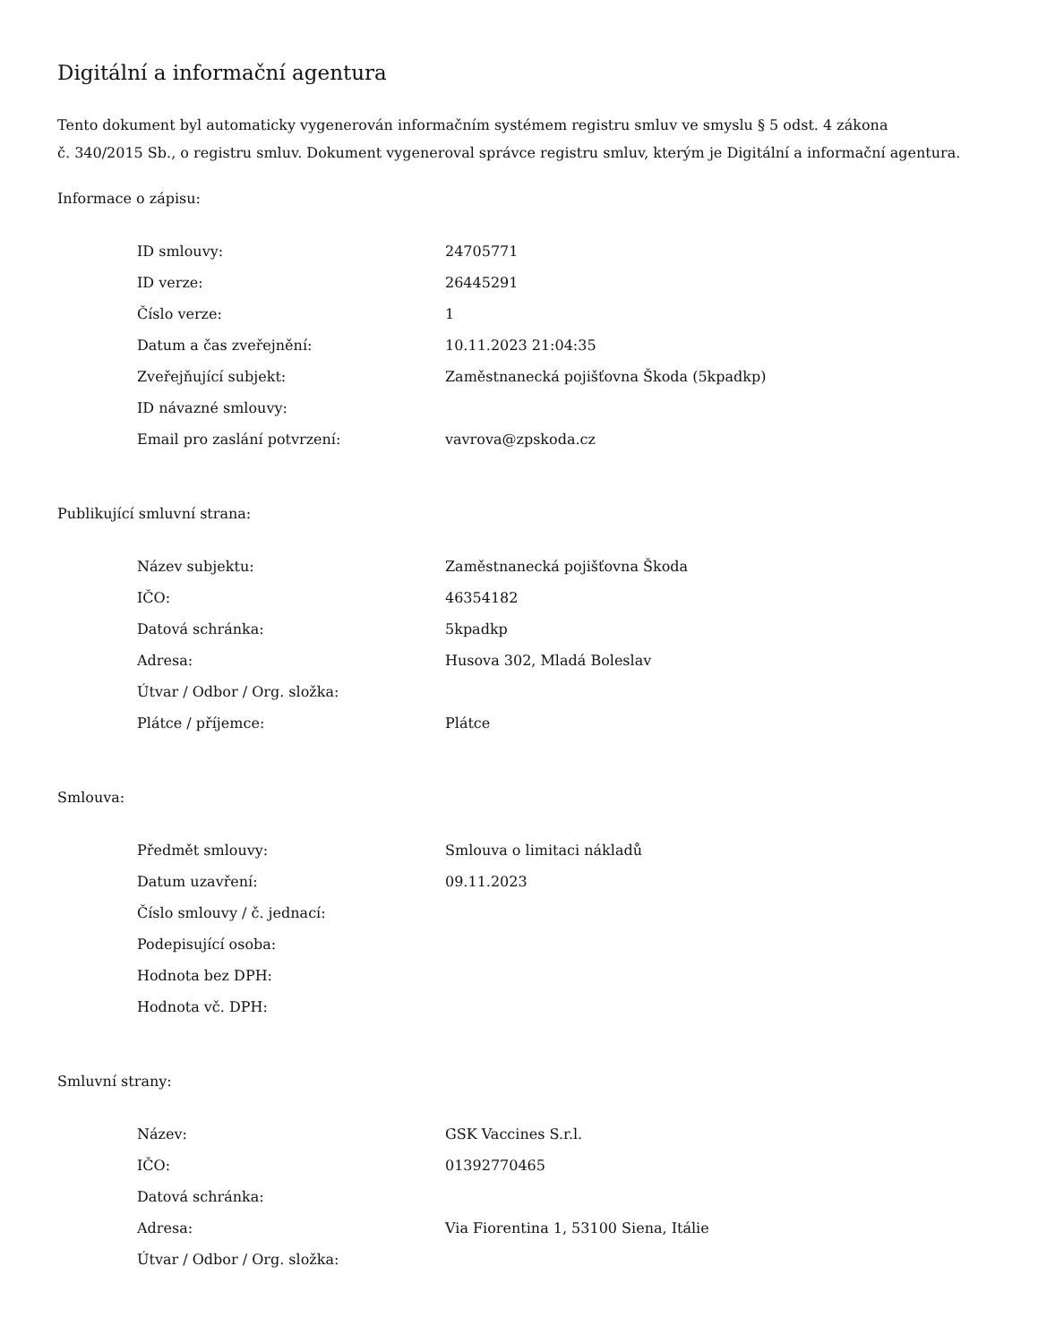Digitální a informační agentura
Tento dokument byl automaticky vygenerován informačním systémem registru smluv ve smyslu § 5 odst. 4 zákona
č. 340/2015 Sb., o registru smluv. Dokument vygeneroval správce registru smluv, kterým je Digitální a informační agentura.
Informace o zápisu:
| ID smlouvy: | 24705771 |
| ID verze: | 26445291 |
| Číslo verze: | 1 |
| Datum a čas zveřejnění: | 10.11.2023 21:04:35 |
| Zveřejňující subjekt: | Zaměstnanecká pojišťovna Škoda (5kpadkp) |
| ID návazné smlouvy: | |
| Email pro zaslání potvrzení: | vavrova@zpskoda.cz |
Publikující smluvní strana:
| Název subjektu: | Zaměstnanecká pojišťovna Škoda |
| IČO: | 46354182 |
| Datová schránka: | 5kpadkp |
| Adresa: | Husova 302, Mladá Boleslav |
| Útvar / Odbor / Org. složka: | |
| Plátce / příjemce: | Plátce |
Smlouva:
| Předmět smlouvy: | Smlouva o limitaci nákladů |
| Datum uzavření: | 09.11.2023 |
| Číslo smlouvy / č. jednací: | |
| Podepisující osoba: | |
| Hodnota bez DPH: | |
| Hodnota vč. DPH: | |
Smluvní strany:
| Název: | GSK Vaccines S.r.l. |
| IČO: | 01392770465 |
| Datová schránka: | |
| Adresa: | Via Fiorentina 1, 53100 Siena, Itálie |
| Útvar / Odbor / Org. složka: | |